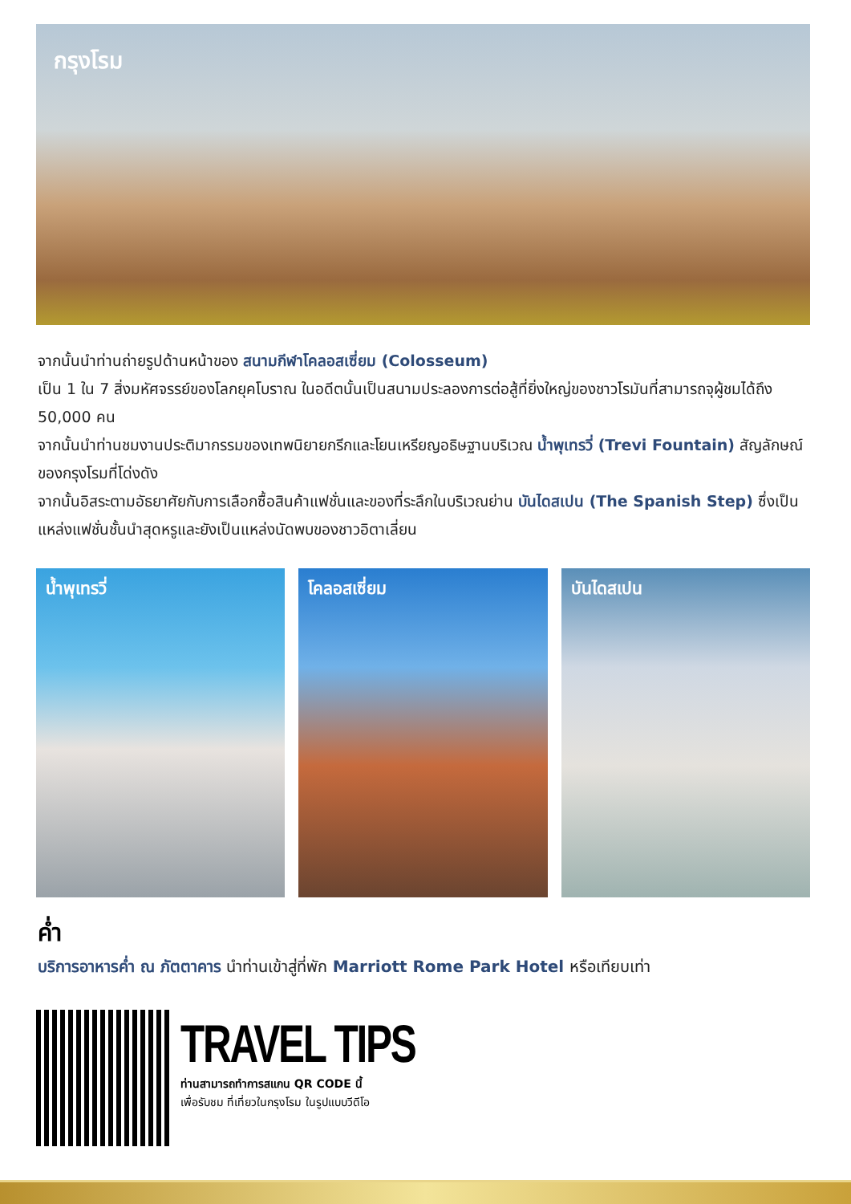กรุงโรม
จากนั้นนำท่านถ่ายรูปด้านหน้าของ สนามกีฬาโคลอสเซี่ยม (Colosseum)
เป็น 1 ใน 7 สิ่งมหัศจรรย์ของโลกยุคโบราณ ในอดีตนั้นเป็นสนามประลองการต่อสู้ที่ยิ่งใหญ่ของชาวโรมันที่สามารถจุผู้ชมได้ถึง 50,000 คน
จากนั้นนำท่านชมงานประติมากรรมของเทพนิยายกรีกและโยนเหรียญอธิษฐานบริเวณ น้ำพุเทรวี่ (Trevi Fountain) สัญลักษณ์ของกรุงโรมที่โด่งดัง
จากนั้นอิสระตามอัธยาศัยกับการเลือกซื้อสินค้าแฟชั่นและของที่ระลึกในบริเวณย่าน บันไดสเปน (The Spanish Step) ซึ่งเป็นแหล่งแฟชั่นชั้นนำสุดหรูและยังเป็นแหล่งนัดพบของชาวอิตาเลี่ยน
น้ำพุเทรวี่ โคลอสเซี่ยม บันไดสเปน
ค่ำ
บริการอาหารค่ำ ณ ภัตตาคาร นำท่านเข้าสู่ที่พัก Marriott Rome Park Hotel หรือเทียบเท่า
TRAVEL TIPS
ท่านสามารถทำการสแกน QR CODE นี้
เพื่อรับชม ที่เที่ยวในกรุงโรม ในรูปแบบวีดีโอ